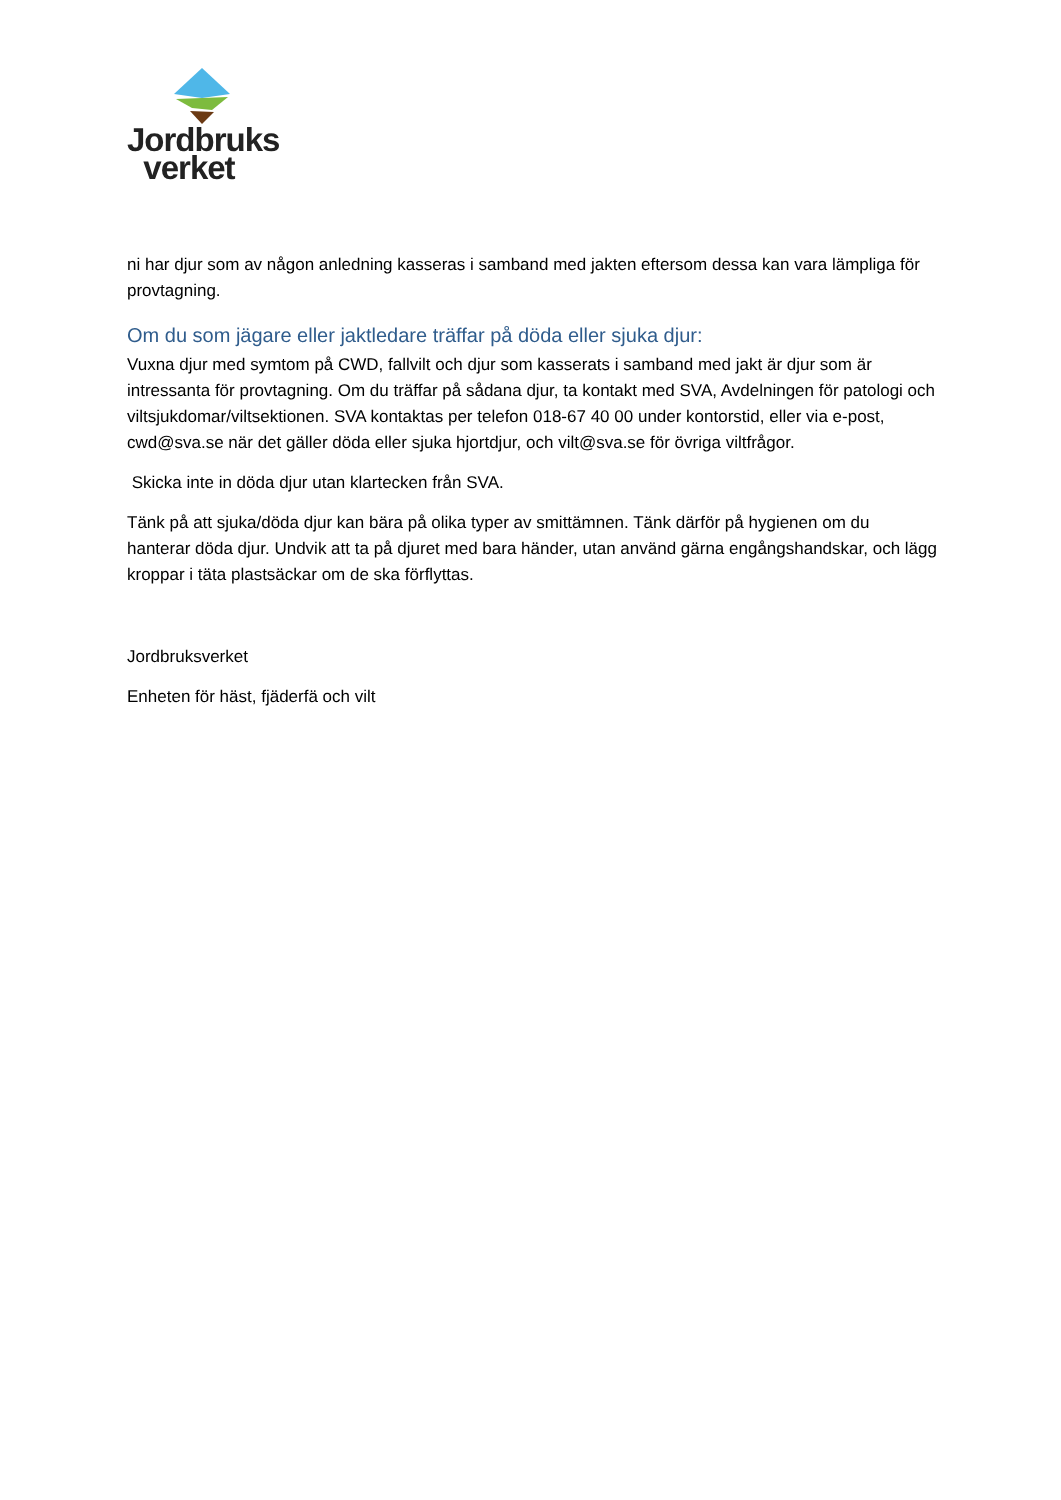Jordbruks
verket
ni har djur som av någon anledning kasseras i samband med jakten eftersom dessa kan vara lämpliga för provtagning.
Om du som jägare eller jaktledare träffar på döda eller sjuka djur:
Vuxna djur med symtom på CWD, fallvilt och djur som kasserats i samband med jakt är djur som är intressanta för provtagning. Om du träffar på sådana djur, ta kontakt med SVA, Avdelningen för patologi och viltsjukdomar/viltsektionen. SVA kontaktas per telefon 018-67 40 00 under kontorstid, eller via e-post, cwd@sva.se när det gäller döda eller sjuka hjortdjur, och vilt@sva.se för övriga viltfrågor.
Skicka inte in döda djur utan klartecken från SVA.
Tänk på att sjuka/döda djur kan bära på olika typer av smittämnen. Tänk därför på hygienen om du hanterar döda djur. Undvik att ta på djuret med bara händer, utan använd gärna engångshandskar, och lägg kroppar i täta plastsäckar om de ska förflyttas.
Jordbruksverket
Enheten för häst, fjäderfä och vilt